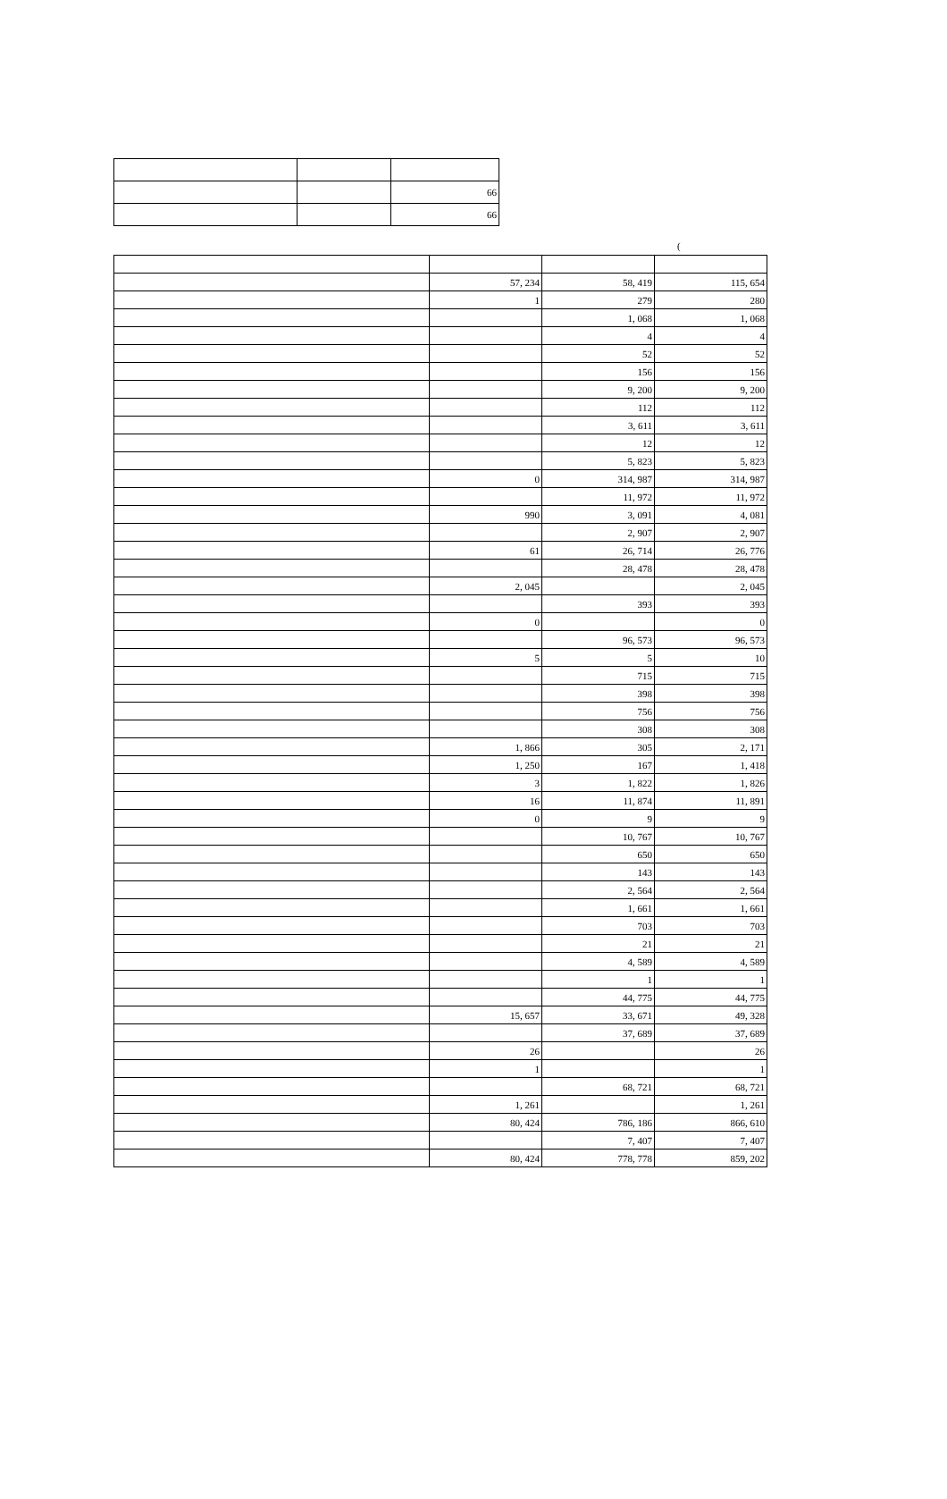| | | 66 |
| | | 66 |
(
| | 57, 234 | 58, 419 | 115, 654 |
| | 1 | 279 | 280 |
| | | 1, 068 | 1, 068 |
| | | 4 | 4 |
| | | 52 | 52 |
| | | 156 | 156 |
| | | 9, 200 | 9, 200 |
| | | 112 | 112 |
| | | 3, 611 | 3, 611 |
| | | 12 | 12 |
| | | 5, 823 | 5, 823 |
| | 0 | 314, 987 | 314, 987 |
| | | 11, 972 | 11, 972 |
| | 990 | 3, 091 | 4, 081 |
| | | 2, 907 | 2, 907 |
| | 61 | 26, 714 | 26, 776 |
| | | 28, 478 | 28, 478 |
| | 2, 045 | | 2, 045 |
| | | 393 | 393 |
| | 0 | | 0 |
| | | 96, 573 | 96, 573 |
| | 5 | 5 | 10 |
| | | 715 | 715 |
| | | 398 | 398 |
| | | 756 | 756 |
| | | 308 | 308 |
| | 1, 866 | 305 | 2, 171 |
| | 1, 250 | 167 | 1, 418 |
| | 3 | 1, 822 | 1, 826 |
| | 16 | 11, 874 | 11, 891 |
| | 0 | 9 | 9 |
| | | 10, 767 | 10, 767 |
| | | 650 | 650 |
| | | 143 | 143 |
| | | 2, 564 | 2, 564 |
| | | 1, 661 | 1, 661 |
| | | 703 | 703 |
| | | 21 | 21 |
| | | 4, 589 | 4, 589 |
| | | 1 | 1 |
| | | 44, 775 | 44, 775 |
| | 15, 657 | 33, 671 | 49, 328 |
| | | 37, 689 | 37, 689 |
| | 26 | | 26 |
| | 1 | | 1 |
| | | 68, 721 | 68, 721 |
| | 1, 261 | | 1, 261 |
| | 80, 424 | 786, 186 | 866, 610 |
| | | 7, 407 | 7, 407 |
| | 80, 424 | 778, 778 | 859, 202 |